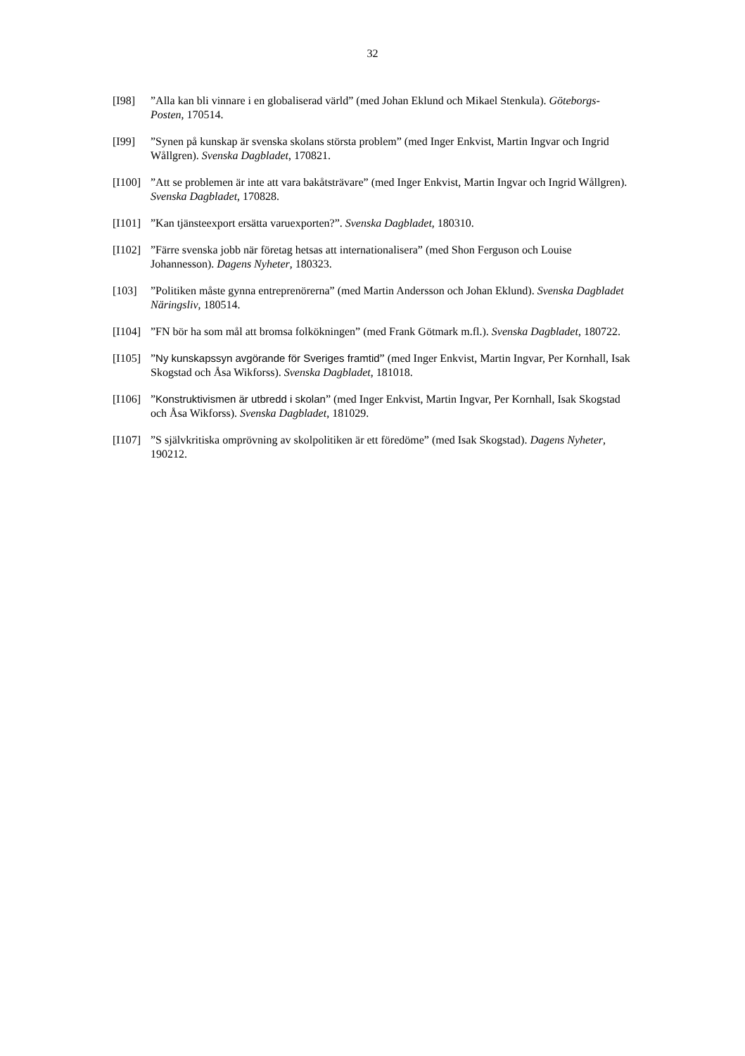32
[I98] ”Alla kan bli vinnare i en globaliserad värld” (med Johan Eklund och Mikael Stenkula). Göteborgs-Posten, 170514.
[I99] ”Synen på kunskap är svenska skolans största problem” (med Inger Enkvist, Martin Ingvar och Ingrid Wållgren). Svenska Dagbladet, 170821.
[I100]
”Att se problemen är inte att vara bakåtsträvare” (med Inger Enkvist, Martin Ingvar och Ingrid Wållgren). Svenska Dagbladet, 170828.
[I101]
”Kan tjänsteexport ersätta varuexporten?”. Svenska Dagbladet, 180310.
[I102]
”Färre svenska jobb när företag hetsas att internationalisera” (med Shon Ferguson och Louise Johannesson). Dagens Nyheter, 180323.
[103] ”Politiken måste gynna entreprenörerna” (med Martin Andersson och Johan Eklund). Svenska Dagbladet Näringsliv, 180514.
[I104]
”FN bör ha som mål att bromsa folkökningen” (med Frank Götmark m.fl.). Svenska Dagbladet, 180722.
[I105]
”Ny kunskapssyn avgörande för Sveriges framtid” (med Inger Enkvist, Martin Ingvar, Per Kornhall, Isak Skogstad och Åsa Wikforss). Svenska Dagbladet, 181018.
[I106]
”Konstruktivismen är utbredd i skolan” (med Inger Enkvist, Martin Ingvar, Per Kornhall, Isak Skogstad och Åsa Wikforss). Svenska Dagbladet, 181029.
[I107]
”S självkritiska omprövning av skolpolitiken är ett föredöme” (med Isak Skogstad). Dagens Nyheter, 190212.